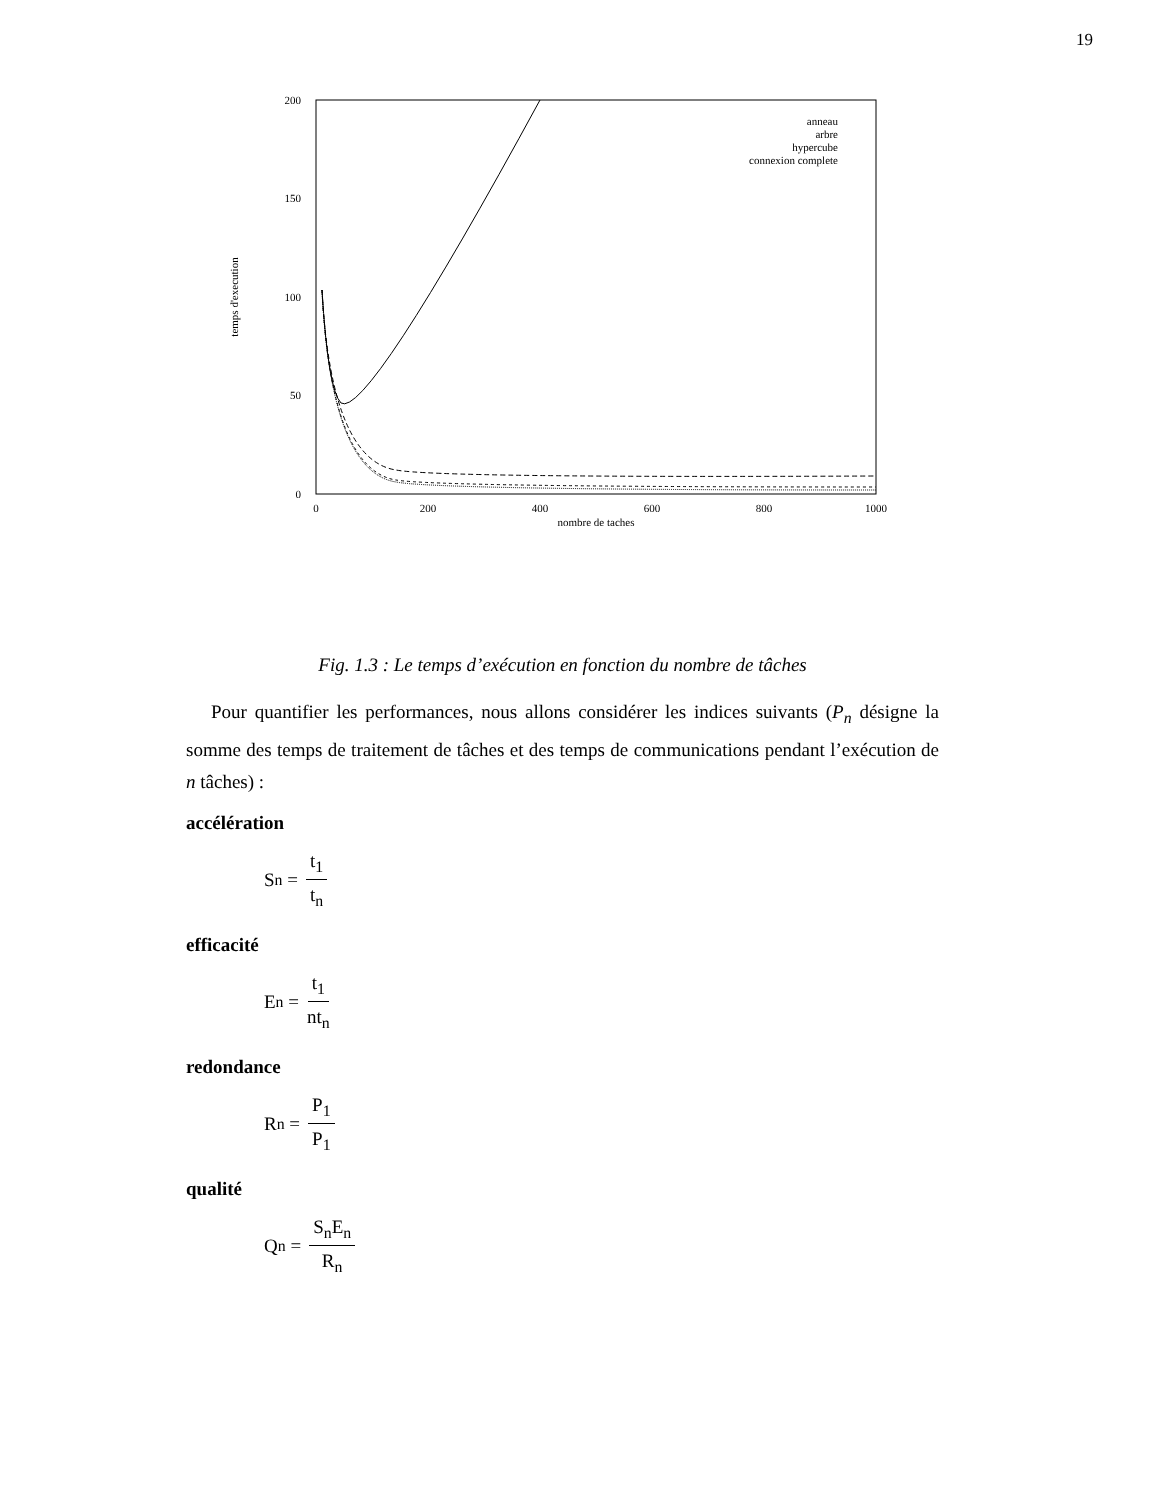19
200
150
100
50
0
0
200
400
600
800
1000
nombre de taches
temps d'execution
anneau
arbre
hypercube
connexion complete
Fig. 1.3 : Le temps d’exécution en fonction du nombre de tâches
Pour quantifier les performances, nous allons considérer les indices suivants (P<sub>n</sub> désigne la somme des temps de traitement de tâches et des temps de communications pendant l’exécution de n tâches) :
accélération
S<sub>n</sub> = t<sub>1</sub> t<sub>n</sub>
efficacité
E<sub>n</sub> = t<sub>1</sub> nt<sub>n</sub>
redondance
R<sub>n</sub> = P<sub>1</sub> P<sub>1</sub>
qualité
Q<sub>n</sub> = S<sub>n</sub>E<sub>n</sub> R<sub>n</sub>